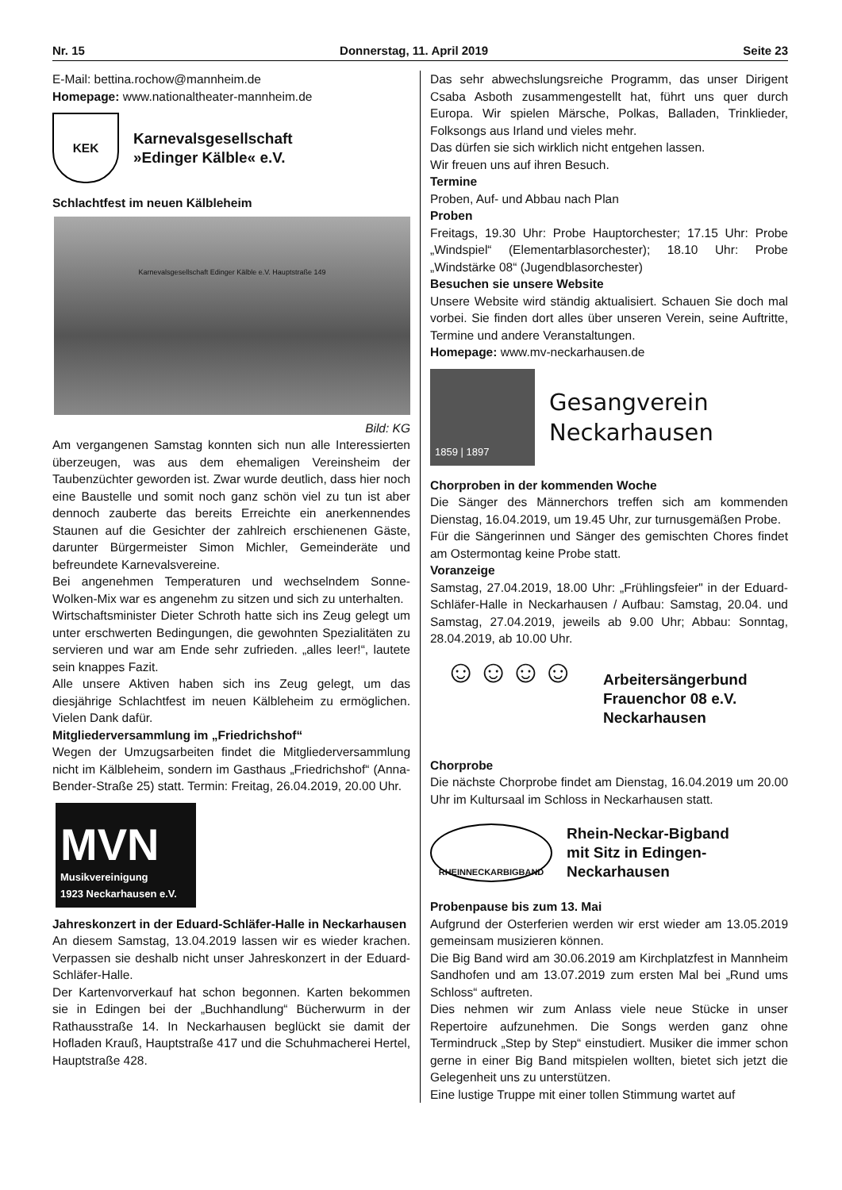Nr. 15 Donnerstag, 11. April 2019 Seite 23
E-Mail: bettina.rochow@mannheim.de
Homepage: www.nationaltheater-mannheim.de
KEK
Karnevalsgesellschaft
»Edinger Kälble« e.V.
Schlachtfest im neuen Kälbleheim
Karnevalsgesellschaft Edinger Kälble e.V. Hauptstraße 149
Bild: KG
Am vergangenen Samstag konnten sich nun alle Interessierten überzeugen, was aus dem ehemaligen Vereinsheim der Taubenzüchter geworden ist. Zwar wurde deutlich, dass hier noch eine Baustelle und somit noch ganz schön viel zu tun ist aber dennoch zauberte das bereits Erreichte ein anerkennendes Staunen auf die Gesichter der zahlreich erschienenen Gäste, darunter Bürgermeister Simon Michler, Gemeinderäte und befreundete Karnevalsvereine.
Bei angenehmen Temperaturen und wechselndem Sonne-Wolken-Mix war es angenehm zu sitzen und sich zu unterhalten.
Wirtschaftsminister Dieter Schroth hatte sich ins Zeug gelegt um unter erschwerten Bedingungen, die gewohnten Spezialitäten zu servieren und war am Ende sehr zufrieden. „alles leer!“, lautete sein knappes Fazit.
Alle unsere Aktiven haben sich ins Zeug gelegt, um das diesjährige Schlachtfest im neuen Kälbleheim zu ermöglichen. Vielen Dank dafür.
Mitgliederversammlung im „Friedrichshof“
Wegen der Umzugsarbeiten findet die Mitgliederversammlung nicht im Kälbleheim, sondern im Gasthaus „Friedrichshof“ (Anna-Bender-Straße 25) statt. Termin: Freitag, 26.04.2019, 20.00 Uhr.
MVN
Musikvereinigung
1923 Neckarhausen e.V.
Jahreskonzert in der Eduard-Schläfer-Halle in Neckarhausen
An diesem Samstag, 13.04.2019 lassen wir es wieder krachen. Verpassen sie deshalb nicht unser Jahreskonzert in der Eduard-Schläfer-Halle.
Der Kartenvorverkauf hat schon begonnen. Karten bekommen sie in Edingen bei der „Buchhandlung“ Bücherwurm in der Rathausstraße 14. In Neckarhausen beglückt sie damit der Hofladen Krauß, Hauptstraße 417 und die Schuhmacherei Hertel, Hauptstraße 428.
Das sehr abwechslungsreiche Programm, das unser Dirigent Csaba Asboth zusammengestellt hat, führt uns quer durch Europa. Wir spielen Märsche, Polkas, Balladen, Trinklieder, Folksongs aus Irland und vieles mehr.
Das dürfen sie sich wirklich nicht entgehen lassen.
Wir freuen uns auf ihren Besuch.
Termine
Proben, Auf- und Abbau nach Plan
Proben
Freitags, 19.30 Uhr: Probe Hauptorchester; 17.15 Uhr: Probe „Windspiel“ (Elementarblasorchester); 18.10 Uhr: Probe „Windstärke 08“ (Jugendblasorchester)
Besuchen sie unsere Website
Unsere Website wird ständig aktualisiert. Schauen Sie doch mal vorbei. Sie finden dort alles über unseren Verein, seine Auftritte, Termine und andere Veranstaltungen.
Homepage: www.mv-neckarhausen.de
1859 | 1897
Gesangverein
Neckarhausen
Chorproben in der kommenden Woche
Die Sänger des Männerchors treffen sich am kommenden Dienstag, 16.04.2019, um 19.45 Uhr, zur turnusgemäßen Probe.
Für die Sängerinnen und Sänger des gemischten Chores findet am Ostermontag keine Probe statt.
Voranzeige
Samstag, 27.04.2019, 18.00 Uhr: „Frühlingsfeier" in der Eduard-Schläfer-Halle in Neckarhausen / Aufbau: Samstag, 20.04. und Samstag, 27.04.2019, jeweils ab 9.00 Uhr; Abbau: Sonntag, 28.04.2019, ab 10.00 Uhr.
☺☺☺☺
Arbeitersängerbund
Frauenchor 08 e.V.
Neckarhausen
Chorprobe
Die nächste Chorprobe findet am Dienstag, 16.04.2019 um 20.00 Uhr im Kultursaal im Schloss in Neckarhausen statt.
RHEINNECKARBIGBAND
Rhein-Neckar-Bigband
mit Sitz in Edingen-
Neckarhausen
Probenpause bis zum 13. Mai
Aufgrund der Osterferien werden wir erst wieder am 13.05.2019 gemeinsam musizieren können.
Die Big Band wird am 30.06.2019 am Kirchplatzfest in Mannheim Sandhofen und am 13.07.2019 zum ersten Mal bei „Rund ums Schloss“ auftreten.
Dies nehmen wir zum Anlass viele neue Stücke in unser Repertoire aufzunehmen. Die Songs werden ganz ohne Termindruck „Step by Step“ einstudiert. Musiker die immer schon gerne in einer Big Band mitspielen wollten, bietet sich jetzt die Gelegenheit uns zu unterstützen.
Eine lustige Truppe mit einer tollen Stimmung wartet auf